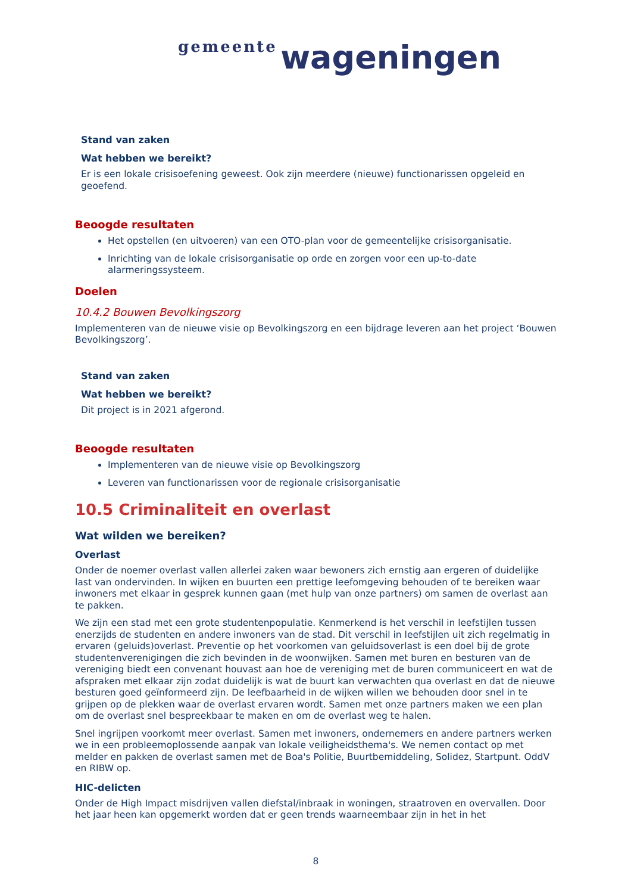gemeente wageningen
Stand van zaken
Wat hebben we bereikt?
Er is een lokale crisisoefening geweest. Ook zijn meerdere (nieuwe) functionarissen opgeleid en geoefend.
Beoogde resultaten
Het opstellen (en uitvoeren) van een OTO-plan voor de gemeentelijke crisisorganisatie.
Inrichting van de lokale crisisorganisatie op orde en zorgen voor een up-to-date alarmeringssysteem.
Doelen
10.4.2 Bouwen Bevolkingszorg
Implementeren van de nieuwe visie op Bevolkingszorg en een bijdrage leveren aan het project ‘Bouwen Bevolkingszorg’.
Stand van zaken
Wat hebben we bereikt?
Dit project is in 2021 afgerond.
Beoogde resultaten
Implementeren van de nieuwe visie op Bevolkingszorg
Leveren van functionarissen voor de regionale crisisorganisatie
10.5 Criminaliteit en overlast
Wat wilden we bereiken?
Overlast
Onder de noemer overlast vallen allerlei zaken waar bewoners zich ernstig aan ergeren of duidelijke last van ondervinden. In wijken en buurten een prettige leefomgeving behouden of te bereiken waar inwoners met elkaar in gesprek kunnen gaan (met hulp van onze partners) om samen de overlast aan te pakken.
We zijn een stad met een grote studentenpopulatie. Kenmerkend is het verschil in leefstijlen tussen enerzijds de studenten en andere inwoners van de stad. Dit verschil in leefstijlen uit zich regelmatig in ervaren (geluids)overlast. Preventie op het voorkomen van geluidsoverlast is een doel bij de grote studentenverenigingen die zich bevinden in de woonwijken. Samen met buren en besturen van de vereniging biedt een convenant houvast aan hoe de vereniging met de buren communiceert en wat de afspraken met elkaar zijn zodat duidelijk is wat de buurt kan verwachten qua overlast en dat de nieuwe besturen goed geïnformeerd zijn. De leefbaarheid in de wijken willen we behouden door snel in te grijpen op de plekken waar de overlast ervaren wordt. Samen met onze partners maken we een plan om de overlast snel bespreekbaar te maken en om de overlast weg te halen.
Snel ingrijpen voorkomt meer overlast. Samen met inwoners, ondernemers en andere partners werken we in een probleemoplossende aanpak van lokale veiligheidsthema's. We nemen contact op met melder en pakken de overlast samen met de Boa's Politie, Buurtbemiddeling, Solidez, Startpunt. OddV en RIBW op.
HIC-delicten
Onder de High Impact misdrijven vallen diefstal/inbraak in woningen, straatroven en overvallen. Door het jaar heen kan opgemerkt worden dat er geen trends waarneembaar zijn in het in het
8